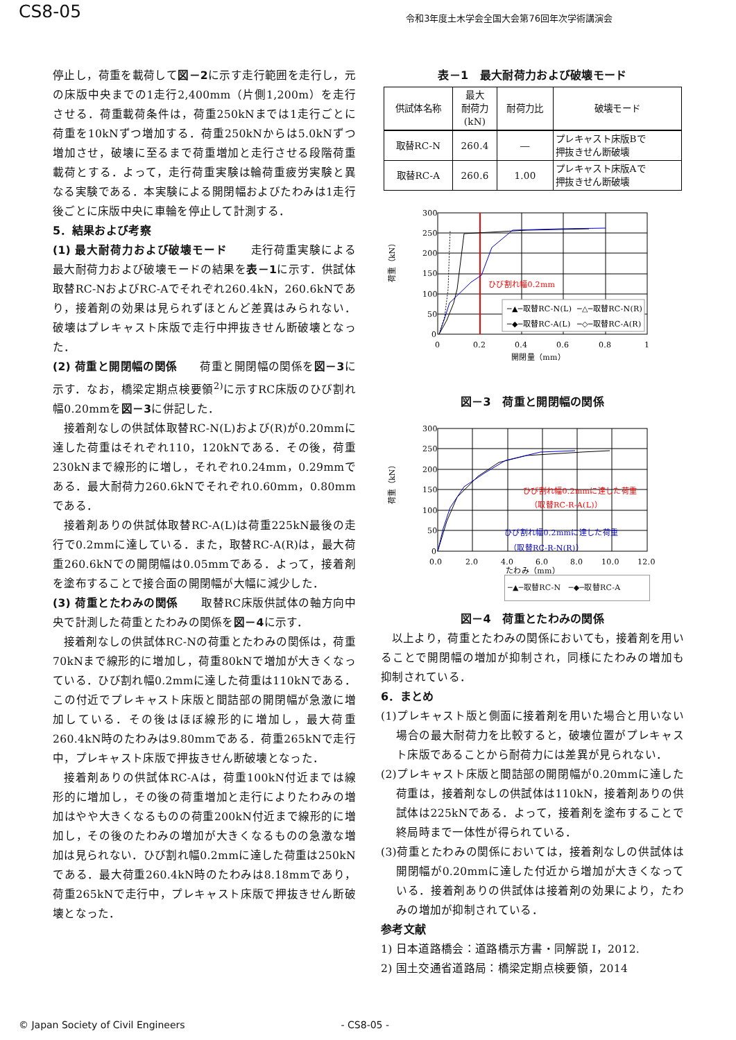CS8-05
令和3年度土木学会全国大会第76回年次学術講演会
停止し，荷重を載荷して図－2に示す走行範囲を走行し，元の床版中央までの1走行2,400mm（片側1,200m）を走行させる．荷重載荷条件は，荷重250kNまでは1走行ごとに荷重を10kNずつ増加する．荷重250kNからは5.0kNずつ増加させ，破壊に至るまで荷重増加と走行させる段階荷重載荷とする．よって，走行荷重実験は輪荷重疲労実験と異なる実験である．本実験による開閉幅およびたわみは1走行後ごとに床版中央に車輪を停止して計測する．
5．結果および考察
(1) 最大耐荷力および破壊モード　　走行荷重実験による最大耐荷力および破壊モードの結果を表－1に示す．供試体取替RC-NおよびRC-Aでそれぞれ260.4kN，260.6kNであり，接着剤の効果は見られずほとんど差異はみられない．破壊はプレキャスト床版で走行中押抜きせん断破壊となった．
(2) 荷重と開閉幅の関係　　荷重と開閉幅の関係を図－3に示す．なお，橋梁定期点検要領<sup>2)</sup>に示すRC床版のひび割れ幅0.20mmを図－3に併記した．
接着剤なしの供試体取替RC-N(L)および(R)が0.20mmに達した荷重はそれぞれ110，120kNである．その後，荷重230kNまで線形的に増し，それぞれ0.24mm，0.29mmである．最大耐荷力260.6kNでそれぞれ0.60mm，0.80mmである．
接着剤ありの供試体取替RC-A(L)は荷重225kN最後の走行で0.2mmに達している．また，取替RC-A(R)は，最大荷重260.6kNでの開閉幅は0.05mmである．よって，接着剤を塗布することで接合面の開閉幅が大幅に減少した．
(3) 荷重とたわみの関係　　取替RC床版供試体の軸方向中央で計測した荷重とたわみの関係を図－4に示す．
接着剤なしの供試体RC-Nの荷重とたわみの関係は，荷重70kNまで線形的に増加し，荷重80kNで増加が大きくなっている．ひび割れ幅0.2mmに達した荷重は110kNである．この付近でプレキャスト床版と間詰部の開閉幅が急激に増加している．その後はほぼ線形的に増加し，最大荷重260.4kN時のたわみは9.80mmである．荷重265kNで走行中，プレキャスト床版で押抜きせん断破壊となった．
接着剤ありの供試体RC-Aは，荷重100kN付近までは線形的に増加し，その後の荷重増加と走行によりたわみの増加はやや大きくなるものの荷重200kN付近まで線形的に増加し，その後のたわみの増加が大きくなるものの急激な増加は見られない．ひび割れ幅0.2mmに達した荷重は250kNである．最大荷重260.4kN時のたわみは8.18mmであり，荷重265kNで走行中，プレキャスト床版で押抜きせん断破壊となった．
表－1　最大耐荷力および破壊モード
| 供試体名称 | 最大 耐荷力 (kN) | 耐荷力比 | 破壊モード |
| --- | --- | --- | --- |
| 取替RC-N | 260.4 | ― | プレキャスト床版Bで 押抜きせん断破壊 |
| 取替RC-A | 260.6 | 1.00 | プレキャスト床版Aで 押抜きせん断破壊 |
300
250
200
150
100
50
0
0
0.2
0.4
0.6
0.8
1
開閉量（mm）
荷重（kN）
ひび割れ幅0.2mm
─▲─取替RC-N(L)
─△─取替RC-N(R)
─◆─取替RC-A(L)
─◇─取替RC-A(R)
図－3　荷重と開閉幅の関係
300
250
200
150
100
50
0
0.0
2.0
4.0
6.0
8.0
10.0
12.0
たわみ（mm）
荷重（kN）
ひび割れ幅0.2mmに達した荷重
（取替RC-R-A(L)）
ひび割れ幅0.2mmに達した荷重
（取替RC-R-N(R)）
─▲─取替RC-N　─◆─取替RC-A
図－4　荷重とたわみの関係
以上より，荷重とたわみの関係においても，接着剤を用いることで開閉幅の増加が抑制され，同様にたわみの増加も抑制されている．
6．まとめ
(1)プレキャスト版と側面に接着剤を用いた場合と用いない場合の最大耐荷力を比較すると，破壊位置がプレキャスト床版であることから耐荷力には差異が見られない．
(2)プレキャスト床版と間詰部の開閉幅が0.20mmに達した荷重は，接着剤なしの供試体は110kN，接着剤ありの供試体は225kNである．よって，接着剤を塗布することで終局時まで一体性が得られている．
(3)荷重とたわみの関係においては，接着剤なしの供試体は開閉幅が0.20mmに達した付近から増加が大きくなっている．接着剤ありの供試体は接着剤の効果により，たわみの増加が抑制されている．
参考文献
1) 日本道路橋会：道路橋示方書・同解説 I，2012.
2) 国土交通省道路局：橋梁定期点検要領，2014
© Japan Society of Civil Engineers - CS8-05 -